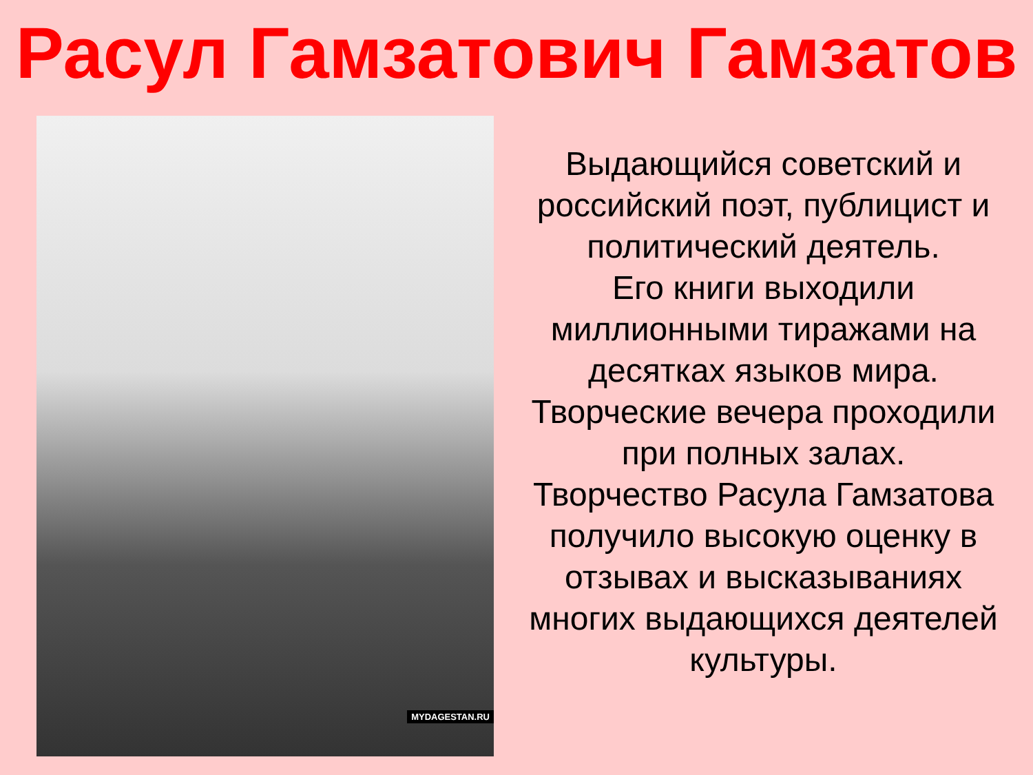Расул Гамзатович Гамзатов
MYDAGESTAN.RU
Выдающийся советский и
российский поэт, публицист и
политический деятель.
Его книги выходили
миллионными тиражами на
десятках языков мира.
Творческие вечера проходили
при полных залах.
Творчество Расула Гамзатова
получило высокую оценку в
отзывах и высказываниях
многих выдающихся деятелей
культуры.